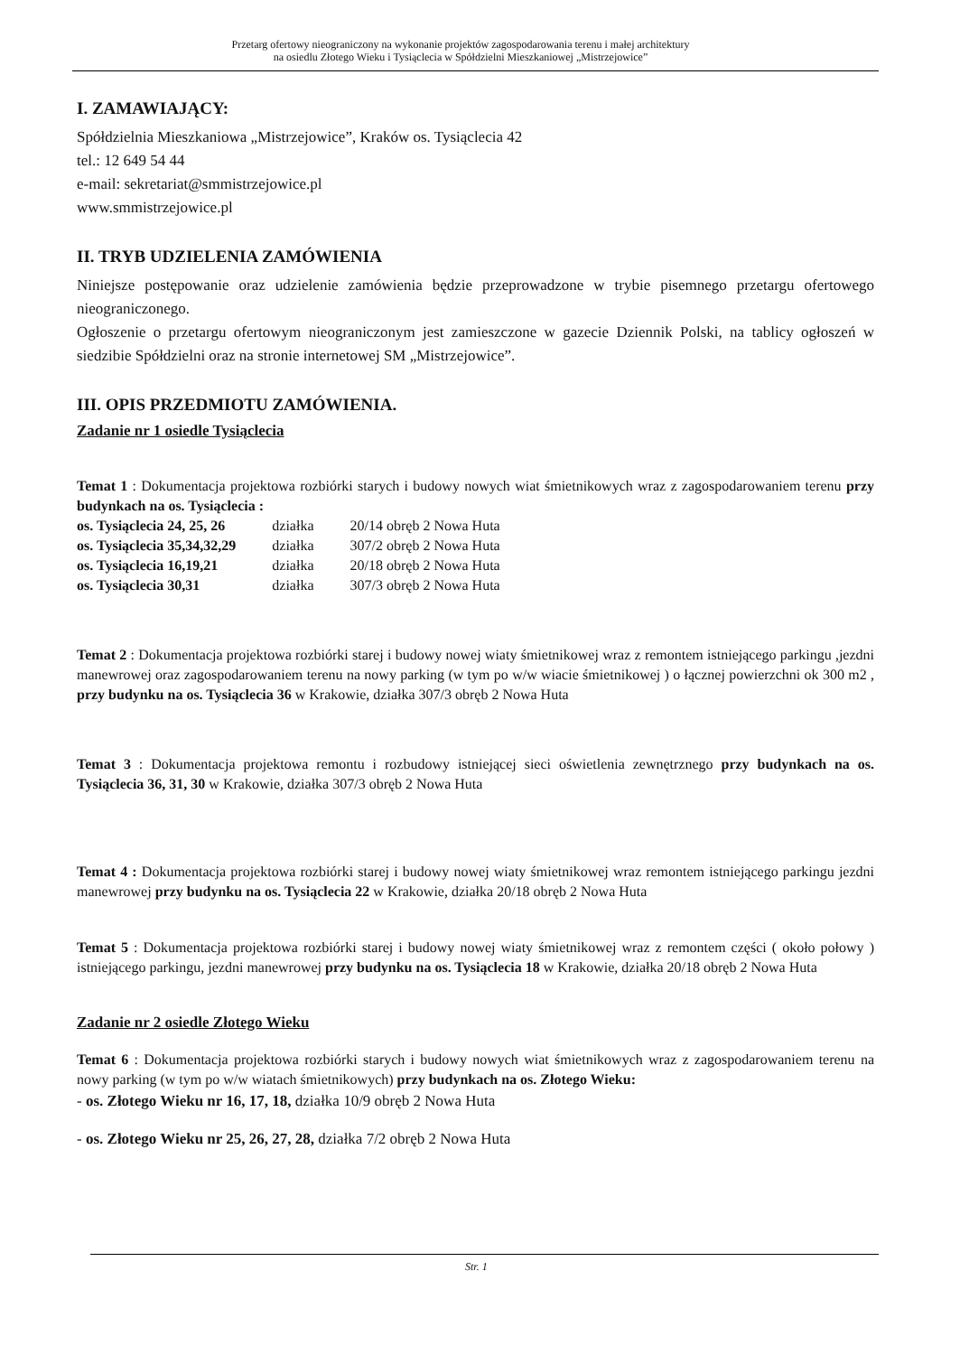Przetarg ofertowy nieograniczony na wykonanie projektów zagospodarowania terenu i małej architektury
na osiedlu Złotego Wieku i Tysiąclecia w Spółdzielni Mieszkaniowej „Mistrzejowice”
I. ZAMAWIAJĄCY:
Spółdzielnia Mieszkaniowa „Mistrzejowice”, Kraków os. Tysiąclecia 42
tel.: 12 649 54 44
e-mail: sekretariat@smmistrzejowice.pl
www.smmistrzejowice.pl
II. TRYB UDZIELENIA ZAMÓWIENIA
Niniejsze postępowanie oraz udzielenie zamówienia będzie przeprowadzone w trybie pisemnego przetargu ofertowego nieograniczonego.
Ogłoszenie o przetargu ofertowym nieograniczonym jest zamieszczone w gazecie Dziennik Polski, na tablicy ogłoszeń w siedzibie Spółdzielni oraz na stronie internetowej SM „Mistrzejowice”.
III. OPIS PRZEDMIOTU ZAMÓWIENIA.
Zadanie nr 1 osiedle Tysiąclecia
Temat 1 : Dokumentacja projektowa rozbiórki starych i budowy nowych wiat śmietnikowych wraz z zagospodarowaniem terenu przy budynkach na os. Tysiąclecia :
| os. Tysiąclecia 24, 25, 26 | działka | 20/14 obręb 2 Nowa Huta |
| os. Tysiąclecia 35,34,32,29 | działka | 307/2 obręb 2 Nowa Huta |
| os. Tysiąclecia 16,19,21 | działka | 20/18 obręb 2 Nowa Huta |
| os. Tysiąclecia 30,31 | działka | 307/3 obręb 2 Nowa Huta |
Temat 2 : Dokumentacja projektowa rozbiórki starej i budowy nowej wiaty śmietnikowej wraz z remontem istniejącego parkingu ,jezdni manewrowej oraz zagospodarowaniem terenu na nowy parking (w tym po w/w wiacie śmietnikowej ) o łącznej powierzchni ok 300 m2 , przy budynku na os. Tysiąclecia 36 w Krakowie, działka 307/3 obręb 2 Nowa Huta
Temat 3 : Dokumentacja projektowa remontu i rozbudowy istniejącej sieci oświetlenia zewnętrznego przy budynkach na os. Tysiąclecia 36, 31, 30 w Krakowie, działka 307/3 obręb 2 Nowa Huta
Temat 4 : Dokumentacja projektowa rozbiórki starej i budowy nowej wiaty śmietnikowej wraz remontem istniejącego parkingu jezdni manewrowej przy budynku na os. Tysiąclecia 22 w Krakowie, działka 20/18 obręb 2 Nowa Huta
Temat 5 : Dokumentacja projektowa rozbiórki starej i budowy nowej wiaty śmietnikowej wraz z remontem części ( około połowy ) istniejącego parkingu, jezdni manewrowej przy budynku na os. Tysiąclecia 18 w Krakowie, działka 20/18 obręb 2 Nowa Huta
Zadanie nr 2 osiedle Złotego Wieku
Temat 6 : Dokumentacja projektowa rozbiórki starych i budowy nowych wiat śmietnikowych wraz z zagospodarowaniem terenu na nowy parking (w tym po w/w wiatach śmietnikowych) przy budynkach na os. Złotego Wieku:
- os. Złotego Wieku nr 16, 17, 18, działka 10/9 obręb 2 Nowa Huta
- os. Złotego Wieku nr 25, 26, 27, 28, działka 7/2 obręb 2 Nowa Huta
Str. 1